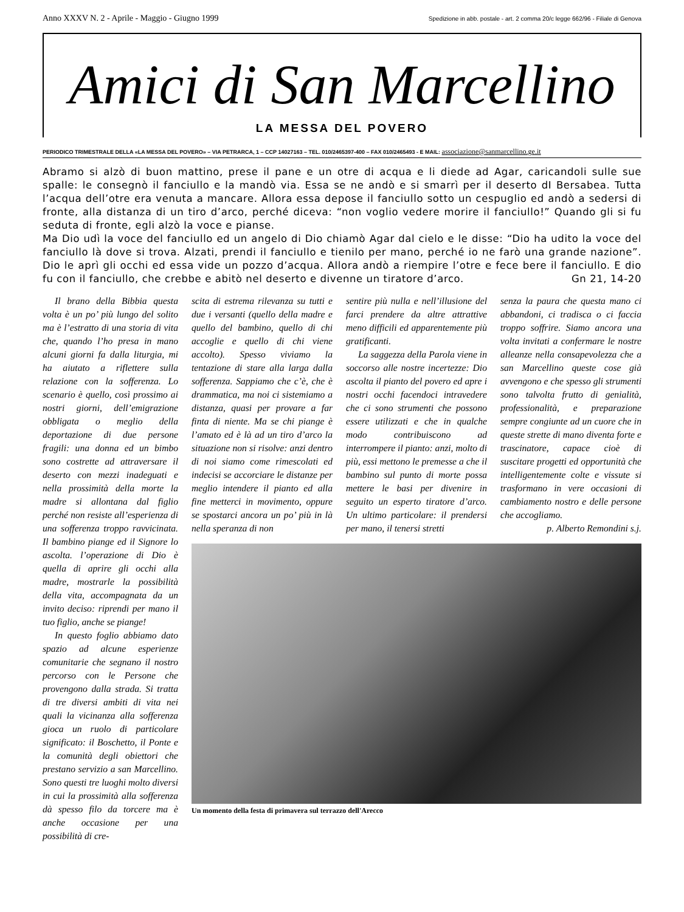Anno XXXV N. 2 - Aprile - Maggio - Giugno 1999 Spedizione in abb. postale - art. 2 comma 20/c legge 662/96 - Filiale di Genova
Amici di San Marcellino
LA MESSA DEL POVERO
PERIODICO TRIMESTRALE DELLA «LA MESSA DEL POVERO» – VIA PETRARCA, 1 – CCP 14027163 – TEL. 010/2465397-400 – FAX 010/2465493 - E MAIL: associazione@sanmarcellino.ge.it
Abramo si alzò di buon mattino, prese il pane e un otre di acqua e li diede ad Agar, caricandoli sulle sue spalle: le consegnò il fanciullo e la mandò via. Essa se ne andò e si smarrì per il deserto dI Bersabea. Tutta l’acqua dell’otre era venuta a mancare. Allora essa depose il fanciullo sotto un cespuglio ed andò a sedersi di fronte, alla distanza di un tiro d’arco, perché diceva: “non voglio vedere morire il fanciullo!” Quando gli si fu seduta di fronte, egli alzò la voce e pianse.
Ma Dio udì la voce del fanciullo ed un angelo di Dio chiamò Agar dal cielo e le disse: “Dio ha udito la voce del fanciullo là dove si trova. Alzati, prendi il fanciullo e tienilo per mano, perché io ne farò una grande nazione”. Dio le aprì gli occhi ed essa vide un pozzo d’acqua. Allora andò a riempire l’otre e fece bere il fanciullo. E dio fu con il fanciullo, che crebbe e abitò nel deserto e divenne un tiratore d’arco. Gn 21, 14-20
Il brano della Bibbia questa volta è un po’ più lungo del solito ma è l’estratto di una storia di vita che, quando l’ho presa in mano alcuni giorni fa dalla liturgia, mi ha aiutato a riflettere sulla relazione con la sofferenza. Lo scenario è quello, così prossimo ai nostri giorni, dell’emigrazione obbligata o meglio della deportazione di due persone fragili: una donna ed un bimbo sono costrette ad attraversare il deserto con mezzi inadeguati e nella prossimità della morte la madre si allontana dal figlio perché non resiste all’esperienza di una sofferenza troppo ravvicinata. Il bambino piange ed il Signore lo ascolta. l’operazione di Dio è quella di aprire gli occhi alla madre, mostrarle la possibilità della vita, accompagnata da un invito deciso: riprendi per mano il tuo figlio, anche se piange!
In questo foglio abbiamo dato spazio ad alcune esperienze comunitarie che segnano il nostro percorso con le Persone che provengono dalla strada. Si tratta di tre diversi ambiti di vita nei quali la vicinanza alla sofferenza gioca un ruolo di particolare significato: il Boschetto, il Ponte e la comunità degli obiettori che prestano servizio a san Marcellino. Sono questi tre luoghi molto diversi in cui la prossimità alla sofferenza dà spesso filo da torcere ma è anche occasione per una possibilità di cre-
scita di estrema rilevanza su tutti e due i versanti (quello della madre e quello del bambino, quello di chi accoglie e quello di chi viene accolto). Spesso viviamo la tentazione di stare alla larga dalla sofferenza. Sappiamo che c’è, che è drammatica, ma noi ci sistemiamo a distanza, quasi per provare a far finta di niente. Ma se chi piange è l’amato ed è là ad un tiro d’arco la situazione non si risolve: anzi dentro di noi siamo come rimescolati ed indecisi se accorciare le distanze per meglio intendere il pianto ed alla fine metterci in movimento, oppure se spostarci ancora un po’ più in là nella speranza di non
sentire più nulla e nell’illusione del farci prendere da altre attrattive meno difficili ed apparentemente più gratificanti.
La saggezza della Parola viene in soccorso alle nostre incertezze: Dio ascolta il pianto del povero ed apre i nostri occhi facendoci intravedere che ci sono strumenti che possono essere utilizzati e che in qualche modo contribuiscono ad interrompere il pianto: anzi, molto di più, essi mettono le premesse a che il bambino sul punto di morte possa mettere le basi per divenire in seguito un esperto tiratore d’arco. Un ultimo particolare: il prendersi per mano, il tenersi stretti
senza la paura che questa mano ci abbandoni, ci tradisca o ci faccia troppo soffrire. Siamo ancora una volta invitati a confermare le nostre alleanze nella consapevolezza che a san Marcellino queste cose già avvengono e che spesso gli strumenti sono talvolta frutto di genialità, professionalità, e preparazione sempre congiunte ad un cuore che in queste strette di mano diventa forte e trascinatore, capace cioè di suscitare progetti ed opportunità che intelligentemente colte e vissute si trasformano in vere occasioni di cambiamento nostro e delle persone che accogliamo.
p. Alberto Remondini s.j.
Un momento della festa di primavera sul terrazzo dell'Arecco